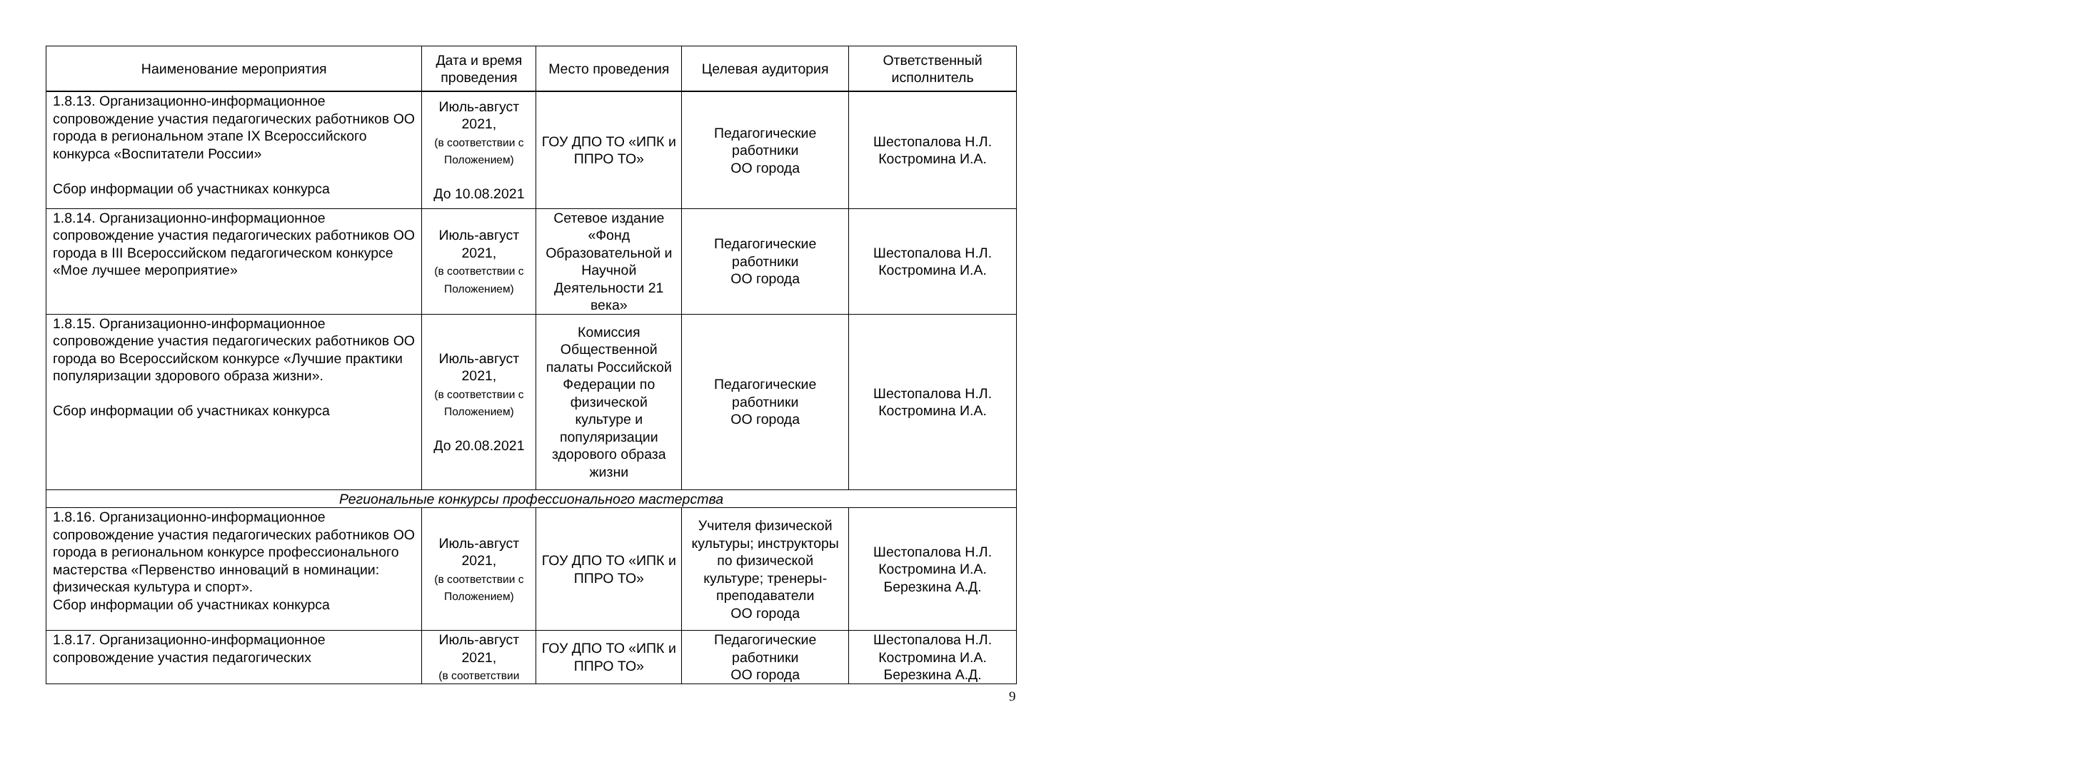| Наименование мероприятия | Дата и время проведения | Место проведения | Целевая аудитория | Ответственный исполнитель |
| --- | --- | --- | --- | --- |
| 1.8.13. Организационно-информационное сопровождение участия педагогических работников ОО города в региональном этапе IX Всероссийского конкурса «Воспитатели России» Сбор информации об участниках конкурса | Июль-август 2021, (в соответствии с Положением) До 10.08.2021 | ГОУ ДПО ТО «ИПК и ППРО ТО» | Педагогические работники ОО города | Шестопалова Н.Л. Костромина И.А. |
| 1.8.14. Организационно-информационное сопровождение участия педагогических работников ОО города в III Всероссийском педагогическом конкурсе «Мое лучшее мероприятие» | Июль-август 2021, (в соответствии с Положением) | Сетевое издание «Фонд Образовательной и Научной Деятельности 21 века» | Педагогические работники ОО города | Шестопалова Н.Л. Костромина И.А. |
| 1.8.15. Организационно-информационное сопровождение участия педагогических работников ОО города во Всероссийском конкурсе «Лучшие практики популяризации здорового образа жизни». Сбор информации об участниках конкурса | Июль-август 2021, (в соответствии с Положением) До 20.08.2021 | Комиссия Общественной палаты Российской Федерации по физической культуре и популяризации здорового образа жизни | Педагогические работники ОО города | Шестопалова Н.Л. Костромина И.А. |
| Региональные конкурсы профессионального мастерства | | | | |
| 1.8.16. Организационно-информационное сопровождение участия педагогических работников ОО города в региональном конкурсе профессионального мастерства «Первенство инноваций в номинации: физическая культура и спорт». Сбор информации об участниках конкурса | Июль-август 2021, (в соответствии с Положением) | ГОУ ДПО ТО «ИПК и ППРО ТО» | Учителя физической культуры; инструкторы по физической культуре; тренеры-преподаватели ОО города | Шестопалова Н.Л. Костромина И.А. Березкина А.Д. |
| 1.8.17. Организационно-информационное сопровождение участия педагогических | Июль-август 2021, (в соответствии | ГОУ ДПО ТО «ИПК и ППРО ТО» | Педагогические работники ОО города | Шестопалова Н.Л. Костромина И.А. Березкина А.Д. |
9